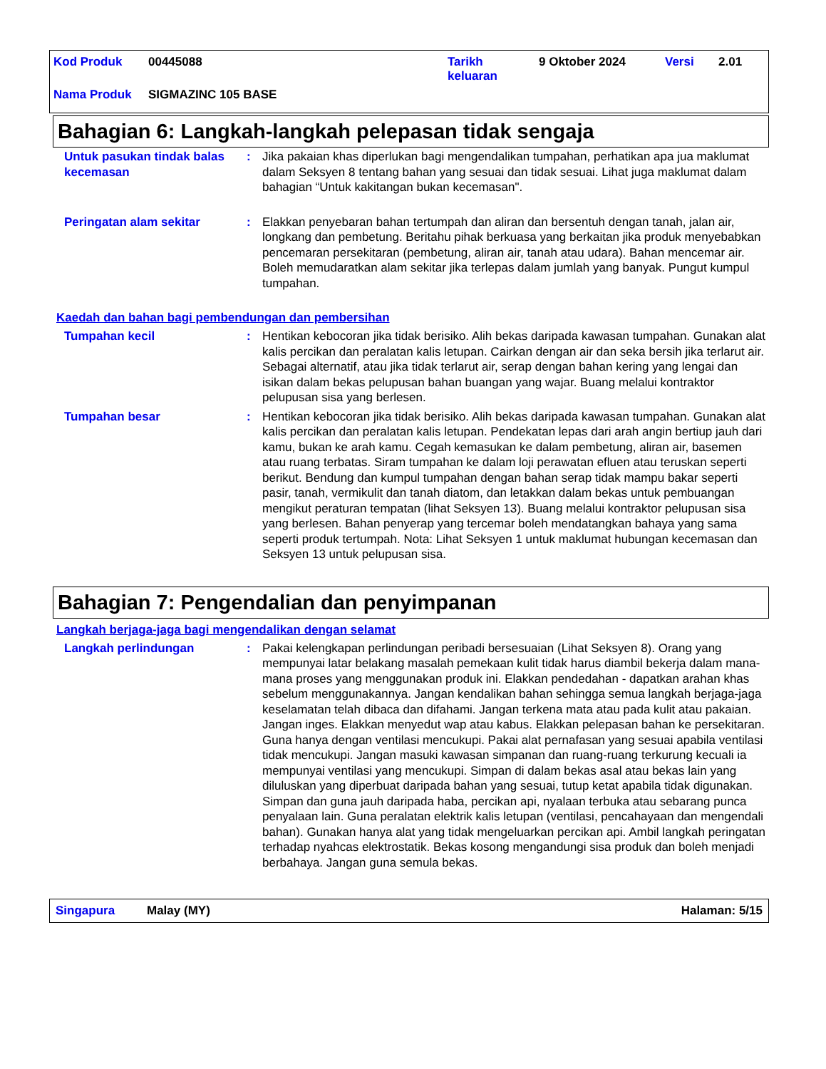Kod Produk 00445088 Tarikh
keluaran 9 Oktober 2024 Versi 2.01
Nama Produk SIGMAZINC 105 BASE
Bahagian 6: Langkah-langkah pelepasan tidak sengaja
Untuk pasukan tindak balas kecemasan
: Jika pakaian khas diperlukan bagi mengendalikan tumpahan, perhatikan apa jua maklumat dalam Seksyen 8 tentang bahan yang sesuai dan tidak sesuai. Lihat juga maklumat dalam bahagian “Untuk kakitangan bukan kecemasan".
Peringatan alam sekitar : Elakkan penyebaran bahan tertumpah dan aliran dan bersentuh dengan tanah, jalan air, longkang dan pembetung. Beritahu pihak berkuasa yang berkaitan jika produk menyebabkan pencemaran persekitaran (pembetung, aliran air, tanah atau udara). Bahan mencemar air. Boleh memudaratkan alam sekitar jika terlepas dalam jumlah yang banyak. Pungut kumpul tumpahan.
Kaedah dan bahan bagi pembendungan dan pembersihan
Tumpahan kecil : Hentikan kebocoran jika tidak berisiko. Alih bekas daripada kawasan tumpahan. Gunakan alat kalis percikan dan peralatan kalis letupan. Cairkan dengan air dan seka bersih jika terlarut air. Sebagai alternatif, atau jika tidak terlarut air, serap dengan bahan kering yang lengai dan isikan dalam bekas pelupusan bahan buangan yang wajar. Buang melalui kontraktor pelupusan sisa yang berlesen.
Tumpahan besar : Hentikan kebocoran jika tidak berisiko. Alih bekas daripada kawasan tumpahan. Gunakan alat kalis percikan dan peralatan kalis letupan. Pendekatan lepas dari arah angin bertiup jauh dari kamu, bukan ke arah kamu. Cegah kemasukan ke dalam pembetung, aliran air, basemen atau ruang terbatas. Siram tumpahan ke dalam loji perawatan efluen atau teruskan seperti berikut. Bendung dan kumpul tumpahan dengan bahan serap tidak mampu bakar seperti pasir, tanah, vermikulit dan tanah diatom, dan letakkan dalam bekas untuk pembuangan mengikut peraturan tempatan (lihat Seksyen 13). Buang melalui kontraktor pelupusan sisa yang berlesen. Bahan penyerap yang tercemar boleh mendatangkan bahaya yang sama seperti produk tertumpah. Nota: Lihat Seksyen 1 untuk maklumat hubungan kecemasan dan Seksyen 13 untuk pelupusan sisa.
Bahagian 7: Pengendalian dan penyimpanan
Langkah berjaga-jaga bagi mengendalikan dengan selamat
Langkah perlindungan : Pakai kelengkapan perlindungan peribadi bersesuaian (Lihat Seksyen 8). Orang yang mempunyai latar belakang masalah pemekaan kulit tidak harus diambil bekerja dalam mana-mana proses yang menggunakan produk ini. Elakkan pendedahan - dapatkan arahan khas sebelum menggunakannya. Jangan kendalikan bahan sehingga semua langkah berjaga-jaga keselamatan telah dibaca dan difahami. Jangan terkena mata atau pada kulit atau pakaian. Jangan inges. Elakkan menyedut wap atau kabus. Elakkan pelepasan bahan ke persekitaran. Guna hanya dengan ventilasi mencukupi. Pakai alat pernafasan yang sesuai apabila ventilasi tidak mencukupi. Jangan masuki kawasan simpanan dan ruang-ruang terkurung kecuali ia mempunyai ventilasi yang mencukupi. Simpan di dalam bekas asal atau bekas lain yang diluluskan yang diperbuat daripada bahan yang sesuai, tutup ketat apabila tidak digunakan. Simpan dan guna jauh daripada haba, percikan api, nyalaan terbuka atau sebarang punca penyalaan lain. Guna peralatan elektrik kalis letupan (ventilasi, pencahayaan dan mengendali bahan). Gunakan hanya alat yang tidak mengeluarkan percikan api. Ambil langkah peringatan terhadap nyahcas elektrostatik. Bekas kosong mengandungi sisa produk dan boleh menjadi berbahaya. Jangan guna semula bekas.
Singapura Malay (MY) Halaman: 5/15